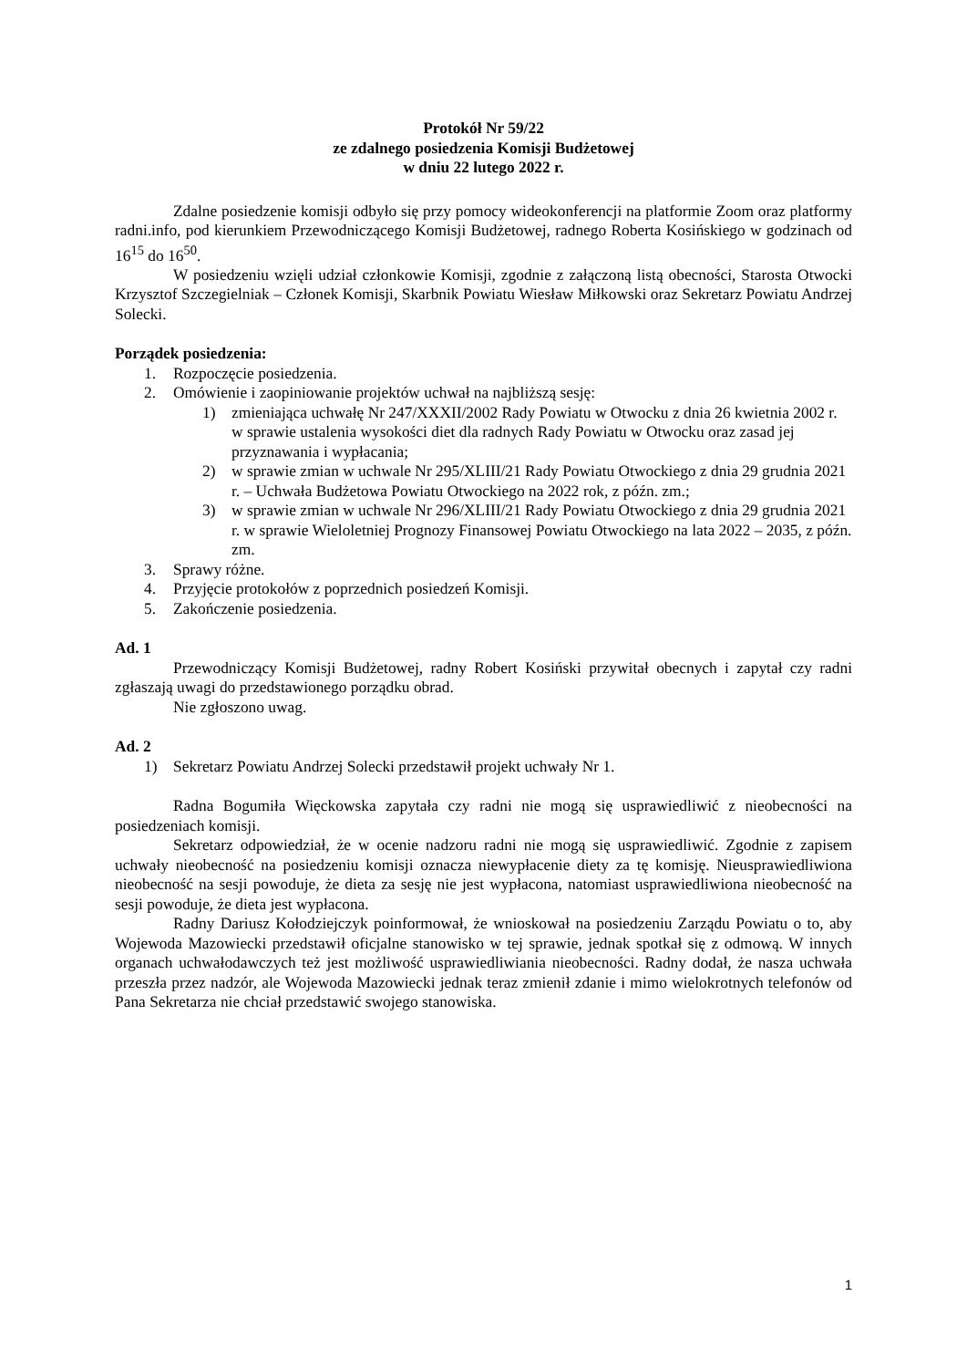Protokół Nr 59/22
ze zdalnego posiedzenia Komisji Budżetowej
w dniu 22 lutego 2022 r.
Zdalne posiedzenie komisji odbyło się przy pomocy wideokonferencji na platformie Zoom oraz platformy radni.info, pod kierunkiem Przewodniczącego Komisji Budżetowej, radnego Roberta Kosińskiego w godzinach od 16<sup>15</sup> do 16<sup>50</sup>.
W posiedzeniu wzięli udział członkowie Komisji, zgodnie z załączoną listą obecności, Starosta Otwocki Krzysztof Szczegielniak – Członek Komisji, Skarbnik Powiatu Wiesław Miłkowski oraz Sekretarz Powiatu Andrzej Solecki.
Porządek posiedzenia:
1. Rozpoczęcie posiedzenia.
2. Omówienie i zaopiniowanie projektów uchwał na najbliższą sesję:
1) zmieniająca uchwałę Nr 247/XXXII/2002 Rady Powiatu w Otwocku z dnia 26 kwietnia 2002 r. w sprawie ustalenia wysokości diet dla radnych Rady Powiatu w Otwocku oraz zasad jej przyznawania i wypłacania;
2) w sprawie zmian w uchwale Nr 295/XLIII/21 Rady Powiatu Otwockiego z dnia 29 grudnia 2021 r. – Uchwała Budżetowa Powiatu Otwockiego na 2022 rok, z późn. zm.;
3) w sprawie zmian w uchwale Nr 296/XLIII/21 Rady Powiatu Otwockiego z dnia 29 grudnia 2021 r. w sprawie Wieloletniej Prognozy Finansowej Powiatu Otwockiego na lata 2022 – 2035, z późn. zm.
3. Sprawy różne.
4. Przyjęcie protokołów z poprzednich posiedzeń Komisji.
5. Zakończenie posiedzenia.
Ad. 1
Przewodniczący Komisji Budżetowej, radny Robert Kosiński przywitał obecnych i zapytał czy radni zgłaszają uwagi do przedstawionego porządku obrad.
Nie zgłoszono uwag.
Ad. 2
1) Sekretarz Powiatu Andrzej Solecki przedstawił projekt uchwały Nr 1.
Radna Bogumiła Więckowska zapytała czy radni nie mogą się usprawiedliwić z nieobecności na posiedzeniach komisji.
Sekretarz odpowiedział, że w ocenie nadzoru radni nie mogą się usprawiedliwić. Zgodnie z zapisem uchwały nieobecność na posiedzeniu komisji oznacza niewypłacenie diety za tę komisję. Nieusprawiedliwiona nieobecność na sesji powoduje, że dieta za sesję nie jest wypłacona, natomiast usprawiedliwiona nieobecność na sesji powoduje, że dieta jest wypłacona.
Radny Dariusz Kołodziejczyk poinformował, że wnioskował na posiedzeniu Zarządu Powiatu o to, aby Wojewoda Mazowiecki przedstawił oficjalne stanowisko w tej sprawie, jednak spotkał się z odmową. W innych organach uchwałodawczych też jest możliwość usprawiedliwiania nieobecności. Radny dodał, że nasza uchwała przeszła przez nadzór, ale Wojewoda Mazowiecki jednak teraz zmienił zdanie i mimo wielokrotnych telefonów od Pana Sekretarza nie chciał przedstawić swojego stanowiska.
1